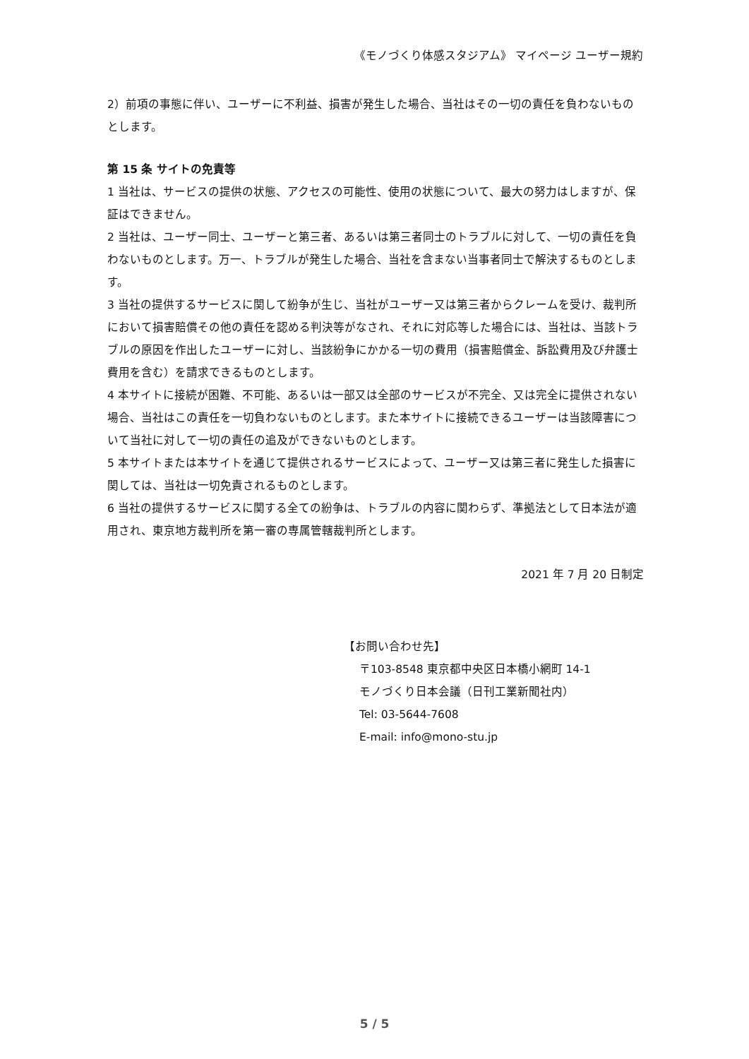《モノづくり体感スタジアム》 マイページ ユーザー規約
2）前項の事態に伴い、ユーザーに不利益、損害が発生した場合、当社はその一切の責任を負わないものとします。
第 15 条 サイトの免責等
1 当社は、サービスの提供の状態、アクセスの可能性、使用の状態について、最大の努力はしますが、保証はできません。
2 当社は、ユーザー同士、ユーザーと第三者、あるいは第三者同士のトラブルに対して、一切の責任を負わないものとします。万一、トラブルが発生した場合、当社を含まない当事者同士で解決するものとします。
3 当社の提供するサービスに関して紛争が生じ、当社がユーザー又は第三者からクレームを受け、裁判所において損害賠償その他の責任を認める判決等がなされ、それに対応等した場合には、当社は、当該トラブルの原因を作出したユーザーに対し、当該紛争にかかる一切の費用（損害賠償金、訴訟費用及び弁護士費用を含む）を請求できるものとします。
4 本サイトに接続が困難、不可能、あるいは一部又は全部のサービスが不完全、又は完全に提供されない場合、当社はこの責任を一切負わないものとします。また本サイトに接続できるユーザーは当該障害について当社に対して一切の責任の追及ができないものとします。
5 本サイトまたは本サイトを通じて提供されるサービスによって、ユーザー又は第三者に発生した損害に関しては、当社は一切免責されるものとします。
6 当社の提供するサービスに関する全ての紛争は、トラブルの内容に関わらず、準拠法として日本法が適用され、東京地方裁判所を第一審の専属管轄裁判所とします。
2021 年 7 月 20 日制定
【お問い合わせ先】
〒103-8548 東京都中央区日本橋小網町 14-1
モノづくり日本会議（日刊工業新聞社内）
Tel: 03-5644-7608
E-mail: info@mono-stu.jp
5 / 5